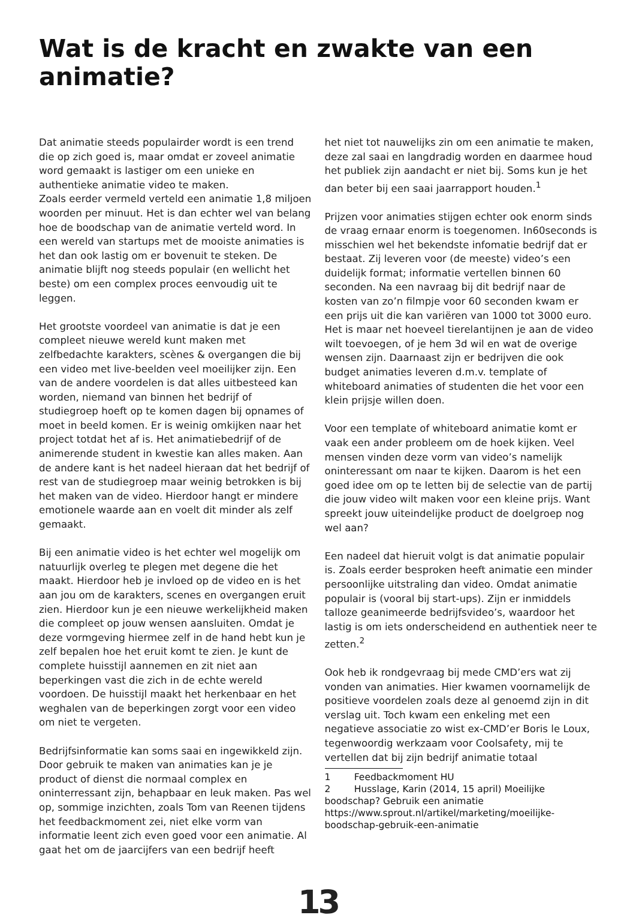Wat is de kracht en zwakte van een animatie?
Dat animatie steeds populairder wordt is een trend die op zich goed is, maar omdat er zoveel animatie word gemaakt is lastiger om een unieke en authentieke animatie video te maken.
Zoals eerder vermeld verteld een animatie 1,8 miljoen woorden per minuut. Het is dan echter wel van belang hoe de boodschap van de animatie verteld word. In een wereld van startups met de mooiste animaties is het dan ook lastig om er bovenuit te steken. De animatie blijft nog steeds populair (en wellicht het beste) om een complex proces eenvoudig uit te leggen.
Het grootste voordeel van animatie is dat je een compleet nieuwe wereld kunt maken met zelfbedachte karakters, scènes & overgangen die bij een video met live-beelden veel moeilijker zijn. Een van de andere voordelen is dat alles uitbesteed kan worden, niemand van binnen het bedrijf of studiegroep hoeft op te komen dagen bij opnames of moet in beeld komen. Er is weinig omkijken naar het project totdat het af is. Het animatiebedrijf of de animerende student in kwestie kan alles maken. Aan de andere kant is het nadeel hieraan dat het bedrijf of rest van de studiegroep maar weinig betrokken is bij het maken van de video. Hierdoor hangt er mindere emotionele waarde aan en voelt dit minder als zelf gemaakt.
Bij een animatie video is het echter wel mogelijk om natuurlijk overleg te plegen met degene die het maakt. Hierdoor heb je invloed op de video en is het aan jou om de karakters, scenes en overgangen eruit zien. Hierdoor kun je een nieuwe werkelijkheid maken die compleet op jouw wensen aansluiten. Omdat je deze vormgeving hiermee zelf in de hand hebt kun je zelf bepalen hoe het eruit komt te zien. Je kunt de complete huisstijl aannemen en zit niet aan beperkingen vast die zich in de echte wereld voordoen. De huisstijl maakt het herkenbaar en het weghalen van de beperkingen zorgt voor een video om niet te vergeten.
Bedrijfsinformatie kan soms saai en ingewikkeld zijn. Door gebruik te maken van animaties kan je je product of dienst die normaal complex en oninterressant zijn, behapbaar en leuk maken. Pas wel op, sommige inzichten, zoals Tom van Reenen tijdens het feedbackmoment zei, niet elke vorm van informatie leent zich even goed voor een animatie. Al gaat het om de jaarcijfers van een bedrijf heeft
het niet tot nauwelijks zin om een animatie te maken, deze zal saai en langdradig worden en daarmee houd het publiek zijn aandacht er niet bij. Soms kun je het dan beter bij een saai jaarrapport houden.<sup>1</sup>
Prijzen voor animaties stijgen echter ook enorm sinds de vraag ernaar enorm is toegenomen. In60seconds is misschien wel het bekendste infomatie bedrijf dat er bestaat. Zij leveren voor (de meeste) video’s een duidelijk format; informatie vertellen binnen 60 seconden. Na een navraag bij dit bedrijf naar de kosten van zo’n filmpje voor 60 seconden kwam er een prijs uit die kan variëren van 1000 tot 3000 euro. Het is maar net hoeveel tierelantijnen je aan de video wilt toevoegen, of je hem 3d wil en wat de overige wensen zijn. Daarnaast zijn er bedrijven die ook budget animaties leveren d.m.v. template of whiteboard animaties of studenten die het voor een klein prijsje willen doen.
Voor een template of whiteboard animatie komt er vaak een ander probleem om de hoek kijken. Veel mensen vinden deze vorm van video’s namelijk oninteressant om naar te kijken. Daarom is het een goed idee om op te letten bij de selectie van de partij die jouw video wilt maken voor een kleine prijs. Want spreekt jouw uiteindelijke product de doelgroep nog wel aan?
Een nadeel dat hieruit volgt is dat animatie populair is. Zoals eerder besproken heeft animatie een minder persoonlijke uitstraling dan video. Omdat animatie populair is (vooral bij start-ups). Zijn er inmiddels talloze geanimeerde bedrijfsvideo’s, waardoor het lastig is om iets onderscheidend en authentiek neer te zetten.<sup>2</sup>
Ook heb ik rondgevraag bij mede CMD’ers wat zij vonden van animaties. Hier kwamen voornamelijk de positieve voordelen zoals deze al genoemd zijn in dit verslag uit. Toch kwam een enkeling met een negatieve associatie zo wist ex-CMD’er Boris le Loux, tegenwoordig werkzaam voor Coolsafety, mij te vertellen dat bij zijn bedrijf animatie totaal
1 Feedbackmoment HU
2 Husslage, Karin (2014, 15 april) Moeilijke boodschap? Gebruik een animatie https://www.sprout.nl/artikel/marketing/moeilijke-boodschap-gebruik-een-animatie
13